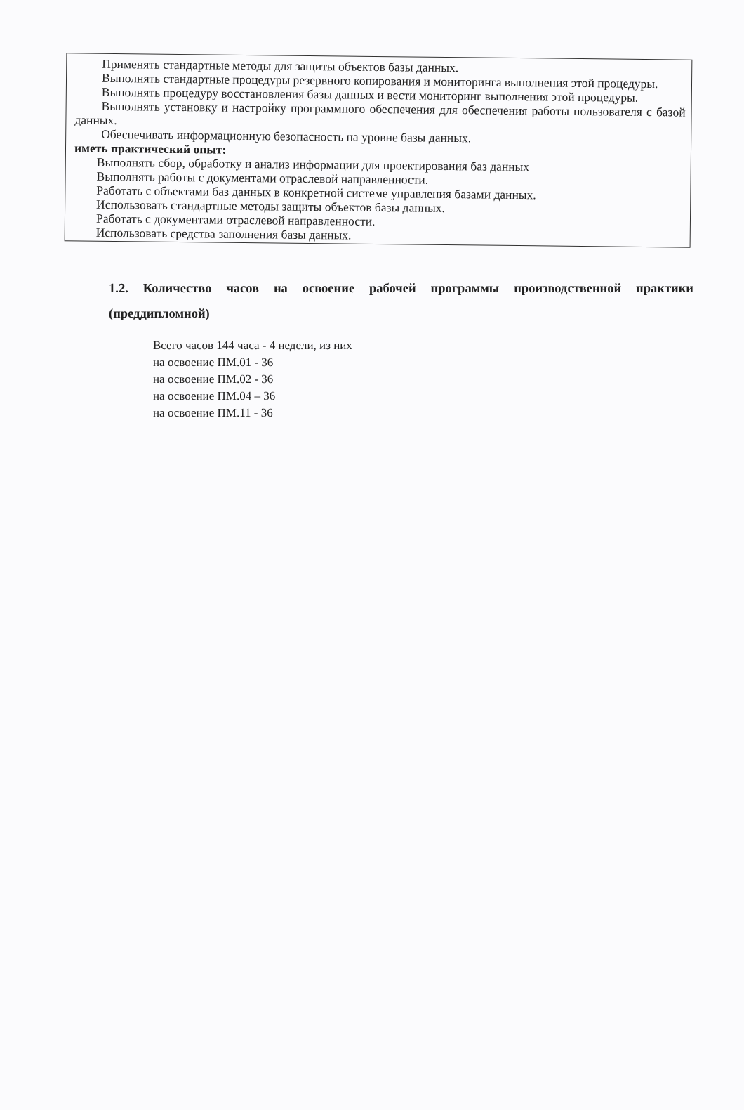Применять стандартные методы для защиты объектов базы данных.
Выполнять стандартные процедуры резервного копирования и мониторинга выполнения этой процедуры.
Выполнять процедуру восстановления базы данных и вести мониторинг выполнения этой процедуры.
Выполнять установку и настройку программного обеспечения для обеспечения работы пользователя с базой данных.
Обеспечивать информационную безопасность на уровне базы данных.
иметь практический опыт:
Выполнять сбор, обработку и анализ информации для проектирования баз данных
Выполнять работы с документами отраслевой направленности.
Работать с объектами баз данных в конкретной системе управления базами данных.
Использовать стандартные методы защиты объектов базы данных.
Работать с документами отраслевой направленности.
Использовать средства заполнения базы данных.
1.2. Количество часов на освоение рабочей программы производственной практики (преддипломной)
Всего часов 144 часа - 4 недели, из них
на освоение ПМ.01 - 36
на освоение ПМ.02 - 36
на освоение ПМ.04 – 36
на освоение ПМ.11 - 36